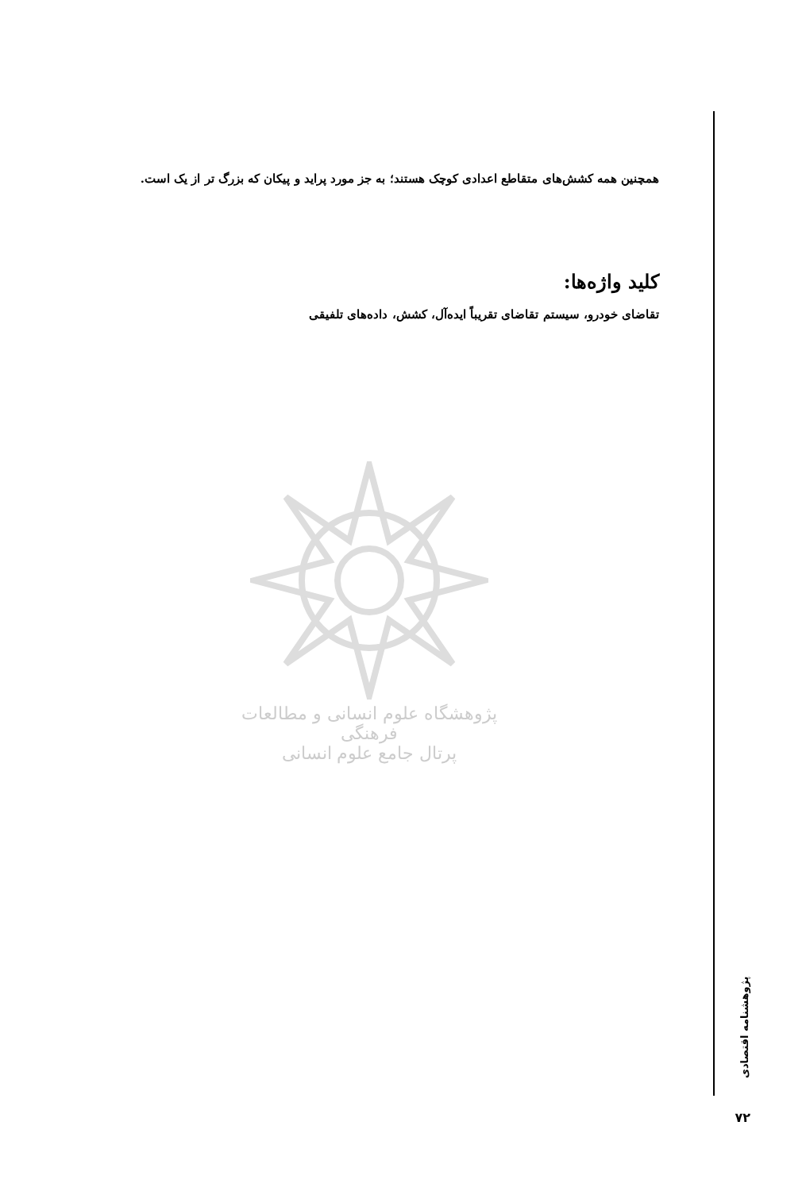همچنین همه کشش‌های متقاطع اعدادی کوچک هستند؛ به جز مورد پراید و پیکان که بزرگ تر از یک است.
کلید واژه‌ها:
تقاضای خودرو، سیستم تقاضای تقریباً ایده‌آل، کشش، داده‌های تلفیقی
پژوهشگاه علوم انسانی و مطالعات فرهنگی
پرتال جامع علوم انسانی
پژوهشنامه اقتصادی
۷۲